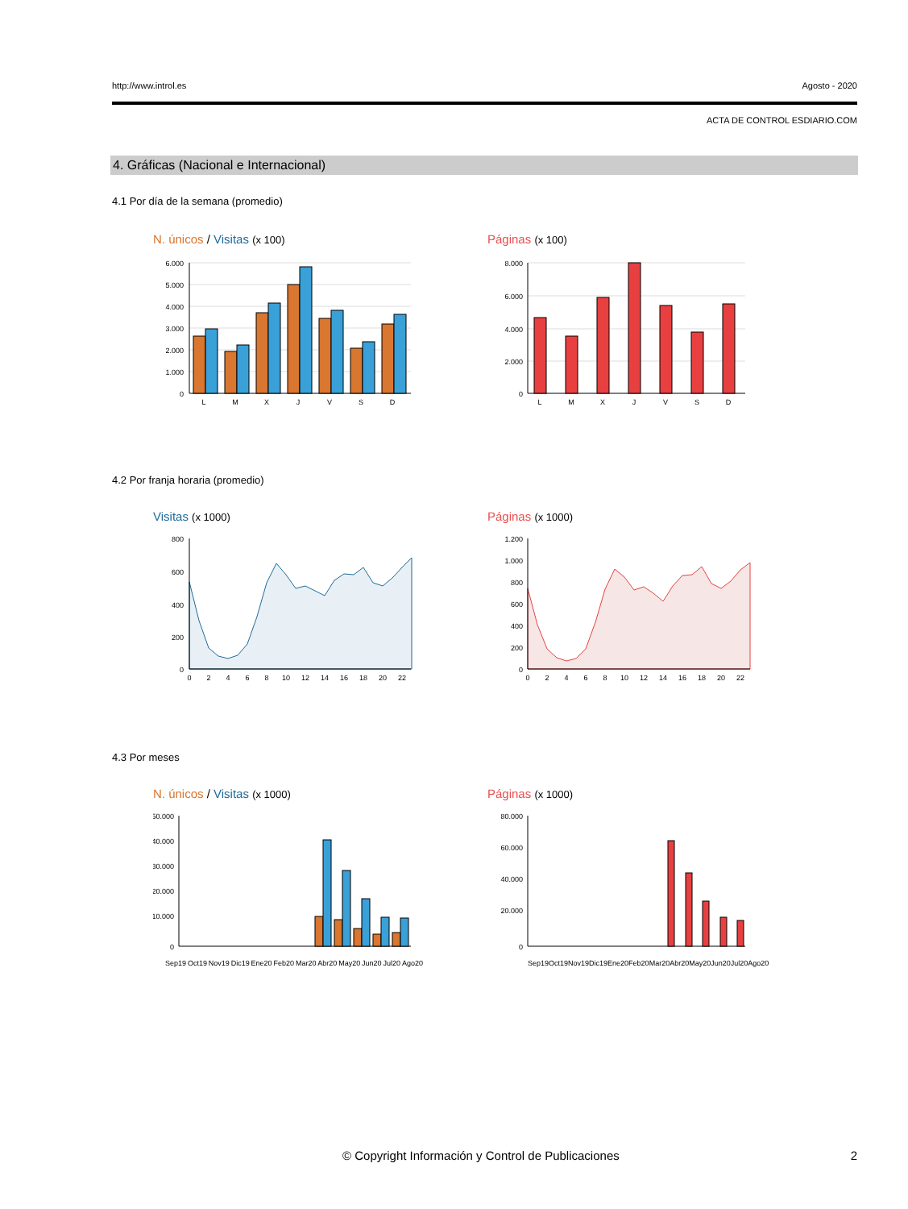http://www.introl.es Agosto - 2020
ACTA DE CONTROL ESDIARIO.COM
4. Gráficas (Nacional e Internacional)
4.1 Por día de la semana (promedio)
N. únicos / Visitas (x 100) Páginas (x 100)
6.000
5.000
4.000
3.000
2.000
1.000
0
L
M
X
J
V
S
D
8.000
6.000
4.000
2.000
0
L
M
X
J
V
S
D
4.2 Por franja horaria (promedio)
Visitas (x 1000) Páginas (x 1000)
800
600
400
200
0
0
2
4
6
8
10
12
14
16
18
20
22
1.200
1.000
800
600
400
200
0
0
2
4
6
8
10
12
14
16
18
20
22
4.3 Por meses
N. únicos / Visitas (x 1000) Páginas (x 1000)
50.000
40.000
30.000
20.000
10.000
0
80.000
60.000
40.000
20.000
0
Sep19 Oct19 Nov19 Dic19 Ene20 Feb20 Mar20 Abr20 May20 Jun20 Jul20 Ago20
Sep19 Oct19 Nov19 Dic19 Ene20 Feb20 Mar20 Abr20 May20 Jun20 Jul20 Ago20
© Copyright Información y Control de Publicaciones 2